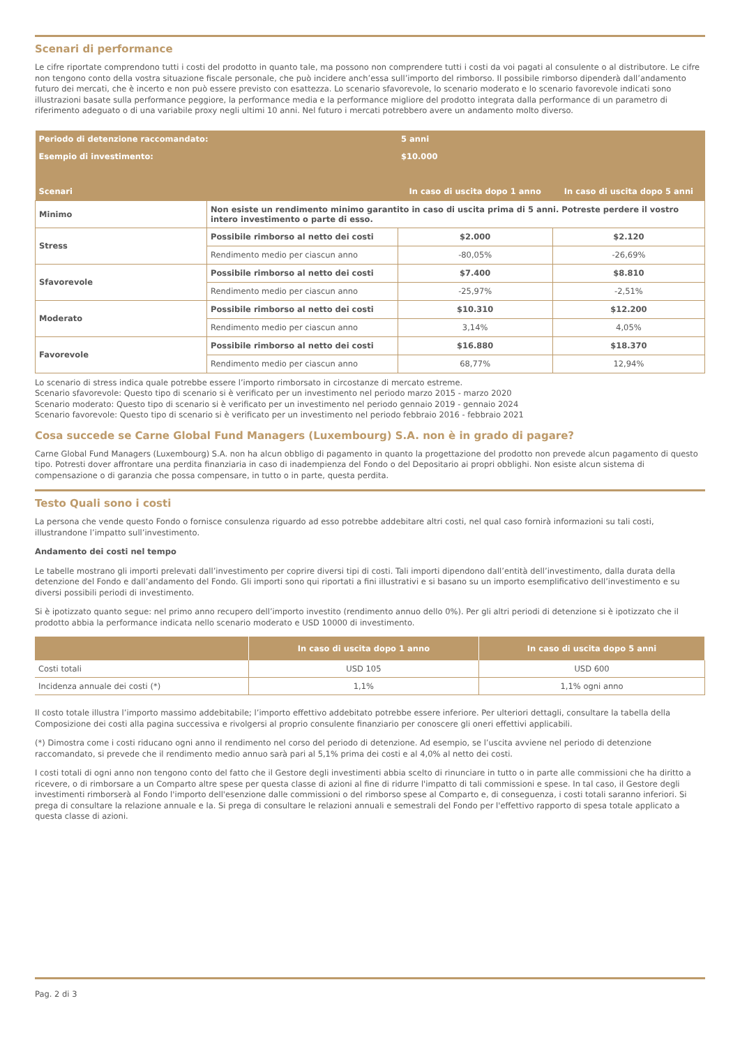Scenari di performance
Le cifre riportate comprendono tutti i costi del prodotto in quanto tale, ma possono non comprendere tutti i costi da voi pagati al consulente o al distributore. Le cifre non tengono conto della vostra situazione fiscale personale, che può incidere anch’essa sull’importo del rimborso. Il possibile rimborso dipenderà dall’andamento futuro dei mercati, che è incerto e non può essere previsto con esattezza. Lo scenario sfavorevole, lo scenario moderato e lo scenario favorevole indicati sono illustrazioni basate sulla performance peggiore, la performance media e la performance migliore del prodotto integrata dalla performance di un parametro di riferimento adeguato o di una variabile proxy negli ultimi 10 anni. Nel futuro i mercati potrebbero avere un andamento molto diverso.
| Periodo di detenzione raccomandato: | | 5 anni | |
| Esempio di investimento: | | $10.000 | |
| Scenari | | In caso di uscita dopo 1 anno | In caso di uscita dopo 5 anni |
| Minimo | Non esiste un rendimento minimo garantito in caso di uscita prima di 5 anni. Potreste perdere il vostro intero investimento o parte di esso. | | |
| Stress | Possibile rimborso al netto dei costi | $2.000 | $2.120 |
| | Rendimento medio per ciascun anno | -80,05% | -26,69% |
| Sfavorevole | Possibile rimborso al netto dei costi | $7.400 | $8.810 |
| | Rendimento medio per ciascun anno | -25,97% | -2,51% |
| Moderato | Possibile rimborso al netto dei costi | $10.310 | $12.200 |
| | Rendimento medio per ciascun anno | 3,14% | 4,05% |
| Favorevole | Possibile rimborso al netto dei costi | $16.880 | $18.370 |
| | Rendimento medio per ciascun anno | 68,77% | 12,94% |
Lo scenario di stress indica quale potrebbe essere l’importo rimborsato in circostanze di mercato estreme.
Scenario sfavorevole: Questo tipo di scenario si è verificato per un investimento nel periodo marzo 2015 - marzo 2020
Scenario moderato: Questo tipo di scenario si è verificato per un investimento nel periodo gennaio 2019 - gennaio 2024
Scenario favorevole: Questo tipo di scenario si è verificato per un investimento nel periodo febbraio 2016 - febbraio 2021
Cosa succede se Carne Global Fund Managers (Luxembourg) S.A. non è in grado di pagare?
Carne Global Fund Managers (Luxembourg) S.A. non ha alcun obbligo di pagamento in quanto la progettazione del prodotto non prevede alcun pagamento di questo tipo. Potresti dover affrontare una perdita finanziaria in caso di inadempienza del Fondo o del Depositario ai propri obblighi. Non esiste alcun sistema di compensazione o di garanzia che possa compensare, in tutto o in parte, questa perdita.
Testo Quali sono i costi
La persona che vende questo Fondo o fornisce consulenza riguardo ad esso potrebbe addebitare altri costi, nel qual caso fornirà informazioni su tali costi, illustrandone l’impatto sull’investimento.
Andamento dei costi nel tempo
Le tabelle mostrano gli importi prelevati dall’investimento per coprire diversi tipi di costi. Tali importi dipendono dall’entità dell’investimento, dalla durata della detenzione del Fondo e dall’andamento del Fondo. Gli importi sono qui riportati a fini illustrativi e si basano su un importo esemplificativo dell’investimento e su diversi possibili periodi di investimento.
Si è ipotizzato quanto segue: nel primo anno recupero dell’importo investito (rendimento annuo dello 0%). Per gli altri periodi di detenzione si è ipotizzato che il prodotto abbia la performance indicata nello scenario moderato e USD 10000 di investimento.
| | In caso di uscita dopo 1 anno | In caso di uscita dopo 5 anni |
| --- | --- | --- |
| Costi totali | USD 105 | USD 600 |
| Incidenza annuale dei costi (*) | 1,1% | 1,1% ogni anno |
Il costo totale illustra l’importo massimo addebitabile; l’importo effettivo addebitato potrebbe essere inferiore. Per ulteriori dettagli, consultare la tabella della Composizione dei costi alla pagina successiva e rivolgersi al proprio consulente finanziario per conoscere gli oneri effettivi applicabili.
(*) Dimostra come i costi riducano ogni anno il rendimento nel corso del periodo di detenzione. Ad esempio, se l’uscita avviene nel periodo di detenzione raccomandato, si prevede che il rendimento medio annuo sarà pari al 5,1% prima dei costi e al 4,0% al netto dei costi.
I costi totali di ogni anno non tengono conto del fatto che il Gestore degli investimenti abbia scelto di rinunciare in tutto o in parte alle commissioni che ha diritto a ricevere, o di rimborsare a un Comparto altre spese per questa classe di azioni al fine di ridurre l'impatto di tali commissioni e spese. In tal caso, il Gestore degli investimenti rimborserà al Fondo l'importo dell'esenzione dalle commissioni o del rimborso spese al Comparto e, di conseguenza, i costi totali saranno inferiori. Si prega di consultare la relazione annuale e la. Si prega di consultare le relazioni annuali e semestrali del Fondo per l'effettivo rapporto di spesa totale applicato a questa classe di azioni.
Pag. 2 di 3